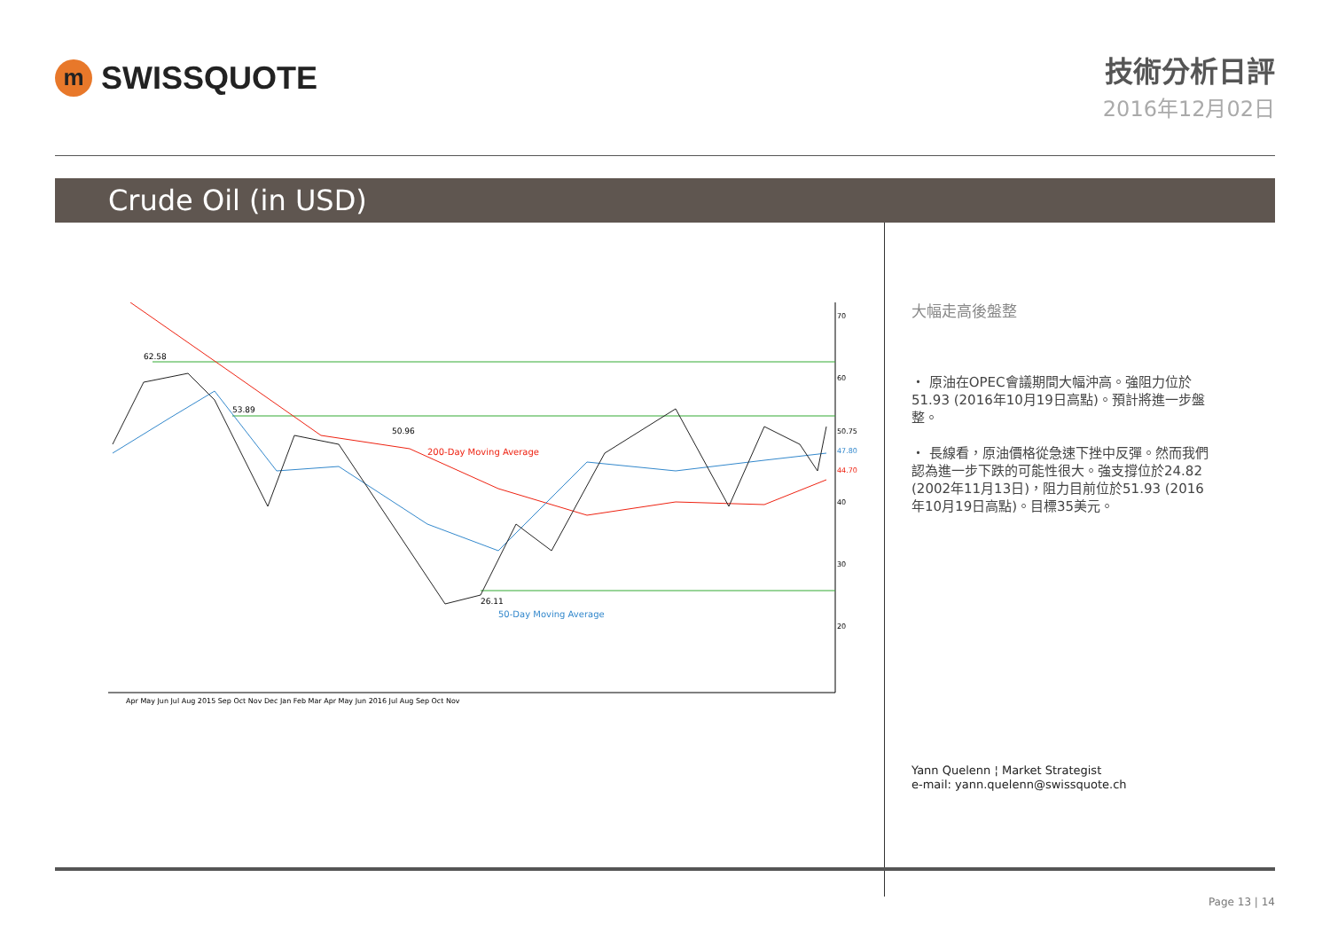m
SWISSQUOTE
技術分析日評
2016年12月02日
Crude Oil (in USD)
62.58
53.89
50.96
26.11
200-Day Moving Average
50-Day Moving Average
70
60
40
30
20
50.75
47.80
44.70
Apr May Jun Jul Aug 2015 Sep Oct Nov Dec Jan Feb Mar Apr May Jun 2016 Jul Aug Sep Oct Nov
大幅走高後盤整
・ 原油在OPEC會議期間大幅沖高。強阻力位於51.93 (2016年10月19日高點)。預計將進一步盤整。
・ 長線看，原油價格從急速下挫中反彈。然而我們認為進一步下跌的可能性很大。強支撐位於24.82 (2002年11月13日)，阻力目前位於51.93 (2016年10月19日高點)。目標35美元。
Yann Quelenn ¦ Market Strategist
e-mail: yann.quelenn@swissquote.ch
Page 13 | 14